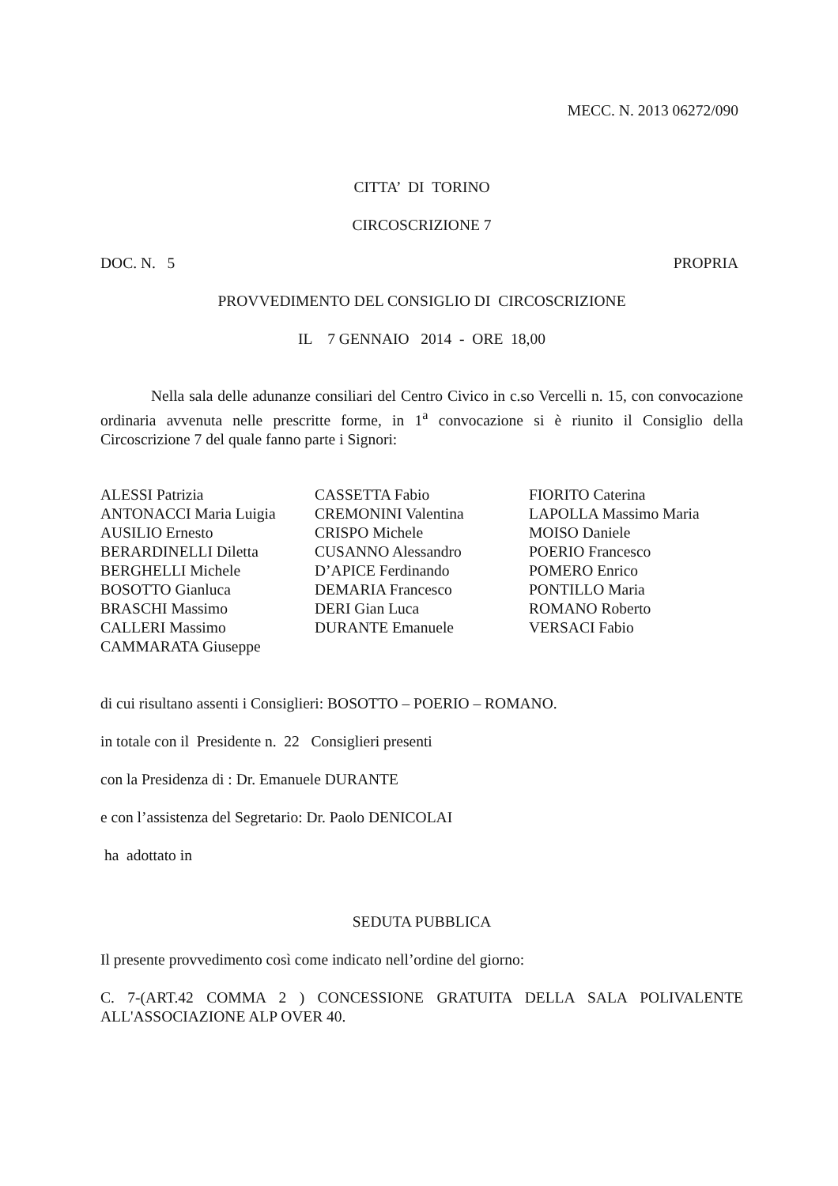MECC. N. 2013 06272/090
CITTA’ DI TORINO
CIRCOSCRIZIONE 7
DOC. N. 5 PROPRIA
PROVVEDIMENTO DEL CONSIGLIO DI CIRCOSCRIZIONE
IL 7 GENNAIO 2014 - ORE 18,00
Nella sala delle adunanze consiliari del Centro Civico in c.so Vercelli n. 15, con convocazione ordinaria avvenuta nelle prescritte forme, in 1<sup>a</sup> convocazione si è riunito il Consiglio della Circoscrizione 7 del quale fanno parte i Signori:
ALESSI Patrizia
ANTONACCI Maria Luigia
AUSILIO Ernesto
BERARDINELLI Diletta
BERGHELLI Michele
BOSOTTO Gianluca
BRASCHI Massimo
CALLERI Massimo
CAMMARATA Giuseppe
CASSETTA Fabio
CREMONINI Valentina
CRISPO Michele
CUSANNO Alessandro
D’APICE Ferdinando
DEMARIA Francesco
DERI Gian Luca
DURANTE Emanuele
FIORITO Caterina
LAPOLLA Massimo Maria
MOISO Daniele
POERIO Francesco
POMERO Enrico
PONTILLO Maria
ROMANO Roberto
VERSACI Fabio
di cui risultano assenti i Consiglieri: BOSOTTO – POERIO – ROMANO.
in totale con il Presidente n. 22 Consiglieri presenti
con la Presidenza di : Dr. Emanuele DURANTE
e con l’assistenza del Segretario: Dr. Paolo DENICOLAI
ha adottato in
SEDUTA PUBBLICA
Il presente provvedimento così come indicato nell’ordine del giorno:
C. 7-(ART.42 COMMA 2 ) CONCESSIONE GRATUITA DELLA SALA POLIVALENTE ALL'ASSOCIAZIONE ALP OVER 40.